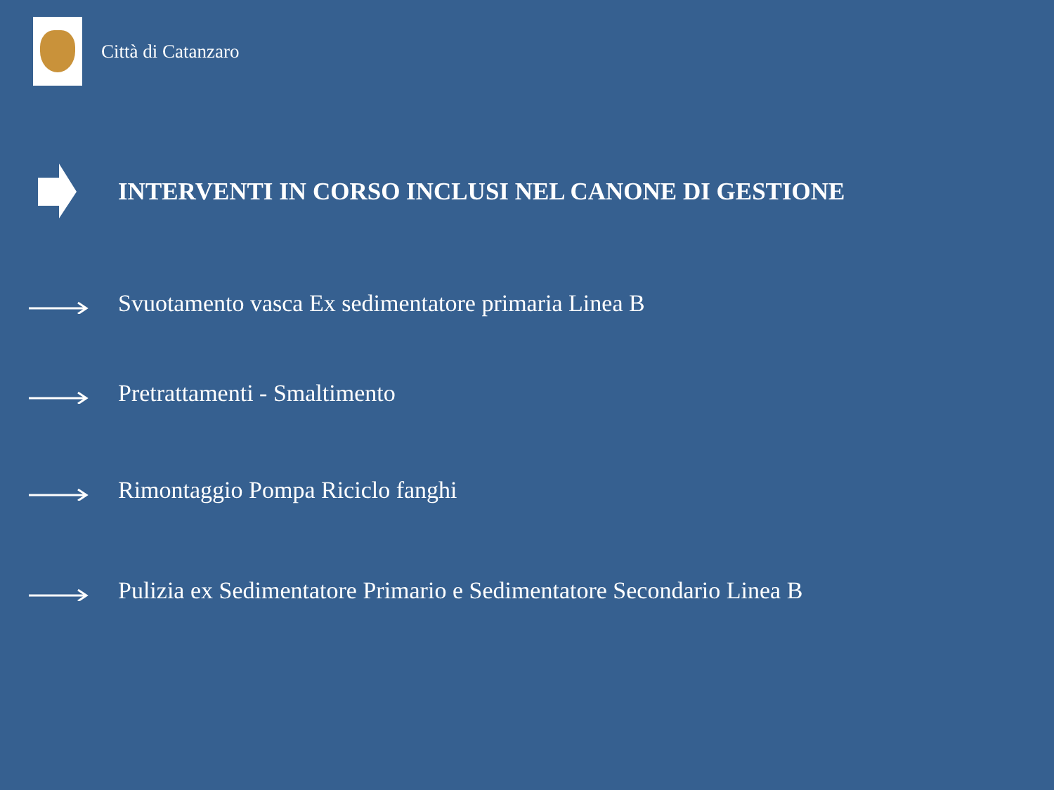Città di Catanzaro
INTERVENTI IN CORSO INCLUSI NEL CANONE DI GESTIONE
Svuotamento vasca Ex sedimentatore primaria Linea B
Pretrattamenti - Smaltimento
Rimontaggio Pompa Riciclo fanghi
Pulizia ex Sedimentatore Primario e Sedimentatore Secondario Linea B